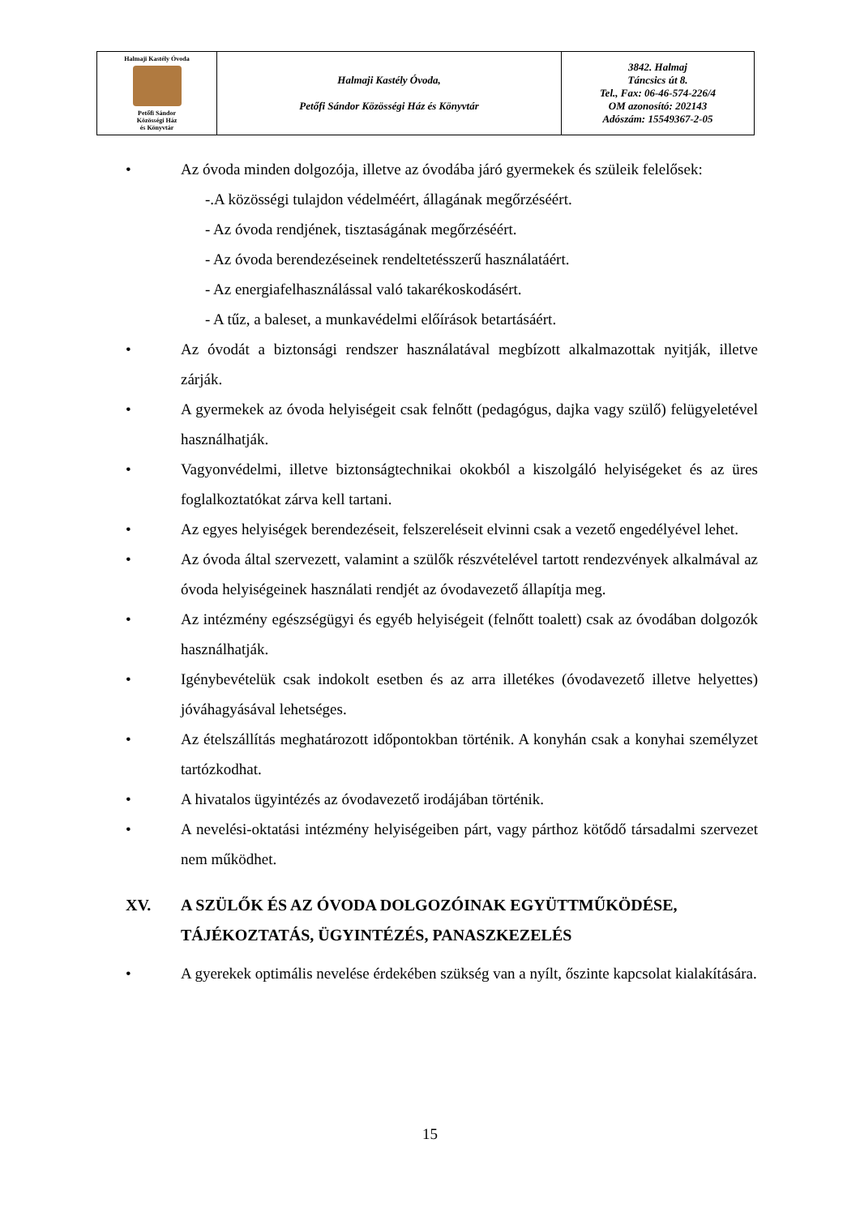| Halmaji Kastély Óvoda Petőfi Sándor Közösségi Ház és Könyvtár | Halmaji Kastély Óvoda, Petőfi Sándor Közösségi Ház és Könyvtár | 3842. Halmaj Táncsics út 8. Tel., Fax: 06-46-574-226/4 OM azonosító: 202143 Adószám: 15549367-2-05 |
• Az óvoda minden dolgozója, illetve az óvodába járó gyermekek és szüleik felelősek:
-.A közösségi tulajdon védelméért, állagának megőrzéséért.
- Az óvoda rendjének, tisztaságának megőrzéséért.
- Az óvoda berendezéseinek rendeltetésszerű használatáért.
- Az energiafelhasználással való takarékoskodásért.
- A tűz, a baleset, a munkavédelmi előírások betartásáért.
• Az óvodát a biztonsági rendszer használatával megbízott alkalmazottak nyitják, illetve zárják.
• A gyermekek az óvoda helyiségeit csak felnőtt (pedagógus, dajka vagy szülő) felügyeletével használhatják.
• Vagyonvédelmi, illetve biztonságtechnikai okokból a kiszolgáló helyiségeket és az üres foglalkoztatókat zárva kell tartani.
• Az egyes helyiségek berendezéseit, felszereléseit elvinni csak a vezető engedélyével lehet.
• Az óvoda által szervezett, valamint a szülők részvételével tartott rendezvények alkalmával az óvoda helyiségeinek használati rendjét az óvodavezető állapítja meg.
• Az intézmény egészségügyi és egyéb helyiségeit (felnőtt toalett) csak az óvodában dolgozók használhatják.
• Igénybevételük csak indokolt esetben és az arra illetékes (óvodavezető illetve helyettes) jóváhagyásával lehetséges.
• Az ételszállítás meghatározott időpontokban történik. A konyhán csak a konyhai személyzet tartózkodhat.
• A hivatalos ügyintézés az óvodavezető irodájában történik.
• A nevelési-oktatási intézmény helyiségeiben párt, vagy párthoz kötődő társadalmi szervezet nem működhet.
XV. A SZÜLŐK ÉS AZ ÓVODA DOLGOZÓINAK EGYÜTTMŰKÖDÉSE, TÁJÉKOZTATÁS, ÜGYINTÉZÉS, PANASZKEZELÉS
• A gyerekek optimális nevelése érdekében szükség van a nyílt, őszinte kapcsolat kialakítására.
15